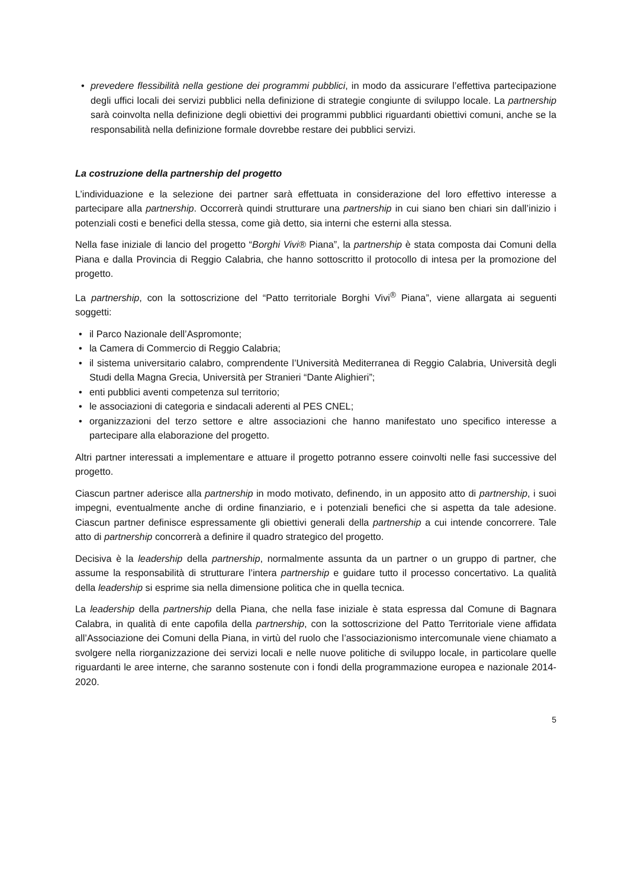• prevedere flessibilità nella gestione dei programmi pubblici, in modo da assicurare l’effettiva partecipazione degli uffici locali dei servizi pubblici nella definizione di strategie congiunte di sviluppo locale. La partnership sarà coinvolta nella definizione degli obiettivi dei programmi pubblici riguardanti obiettivi comuni, anche se la responsabilità nella definizione formale dovrebbe restare dei pubblici servizi.
La costruzione della partnership del progetto
L’individuazione e la selezione dei partner sarà effettuata in considerazione del loro effettivo interesse a partecipare alla partnership. Occorrerà quindi strutturare una partnership in cui siano ben chiari sin dall’inizio i potenziali costi e benefici della stessa, come già detto, sia interni che esterni alla stessa.
Nella fase iniziale di lancio del progetto “Borghi Vivi® Piana”, la partnership è stata composta dai Comuni della Piana e dalla Provincia di Reggio Calabria, che hanno sottoscritto il protocollo di intesa per la promozione del progetto.
La partnership, con la sottoscrizione del “Patto territoriale Borghi Vivi<sup>®</sup> Piana”, viene allargata ai seguenti soggetti:
• il Parco Nazionale dell’Aspromonte;
• la Camera di Commercio di Reggio Calabria;
• il sistema universitario calabro, comprendente l’Università Mediterranea di Reggio Calabria, Università degli Studi della Magna Grecia, Università per Stranieri “Dante Alighieri”;
• enti pubblici aventi competenza sul territorio;
• le associazioni di categoria e sindacali aderenti al PES CNEL;
• organizzazioni del terzo settore e altre associazioni che hanno manifestato uno specifico interesse a partecipare alla elaborazione del progetto.
Altri partner interessati a implementare e attuare il progetto potranno essere coinvolti nelle fasi successive del progetto.
Ciascun partner aderisce alla partnership in modo motivato, definendo, in un apposito atto di partnership, i suoi impegni, eventualmente anche di ordine finanziario, e i potenziali benefici che si aspetta da tale adesione. Ciascun partner definisce espressamente gli obiettivi generali della partnership a cui intende concorrere. Tale atto di partnership concorrerà a definire il quadro strategico del progetto.
Decisiva è la leadership della partnership, normalmente assunta da un partner o un gruppo di partner, che assume la responsabilità di strutturare l’intera partnership e guidare tutto il processo concertativo. La qualità della leadership si esprime sia nella dimensione politica che in quella tecnica.
La leadership della partnership della Piana, che nella fase iniziale è stata espressa dal Comune di Bagnara Calabra, in qualità di ente capofila della partnership, con la sottoscrizione del Patto Territoriale viene affidata all’Associazione dei Comuni della Piana, in virtù del ruolo che l’associazionismo intercomunale viene chiamato a svolgere nella riorganizzazione dei servizi locali e nelle nuove politiche di sviluppo locale, in particolare quelle riguardanti le aree interne, che saranno sostenute con i fondi della programmazione europea e nazionale 2014-2020.
5